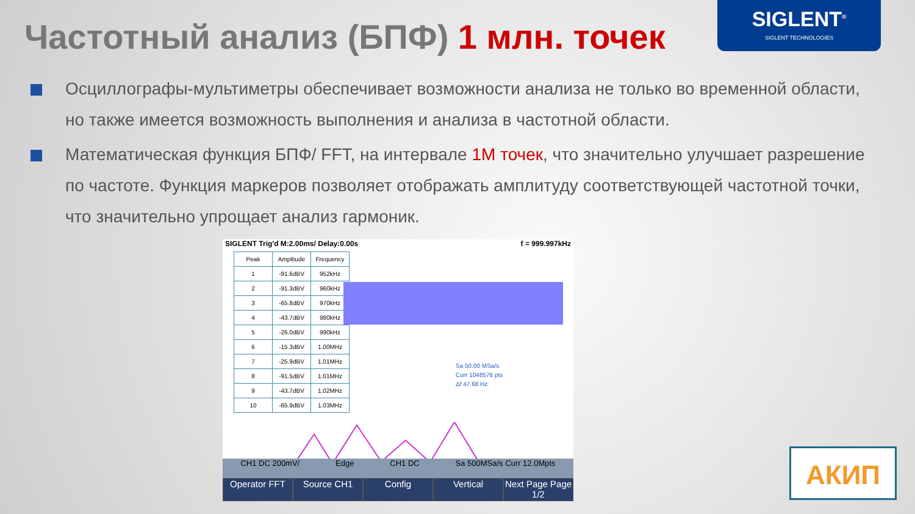Частотный анализ (БПФ) 1 млн. точек
SIGLENT<sup>®</sup>
SIGLENT TECHNOLOGIES
Осциллографы-мультиметры обеспечивает возможности анализа не только во временной области, но также имеется возможность выполнения и анализа в частотной области.
Математическая функция БПФ/ FFT, на интервале 1M точек, что значительно улучшает разрешение по частоте. Функция маркеров позволяет отображать амплитуду соответствующей частотной точки, что значительно упрощает анализ гармоник.
SIGLENT Trig'd M:2.00ms/ Delay:0.00s f = 999.997kHz
| Peak | Amplitude | Frequency |
| --- | --- | --- |
| 1 | -91.6dBV | 952kHz |
| 2 | -91.3dBV | 960kHz |
| 3 | -65.8dBV | 970kHz |
| 4 | -43.7dBV | 980kHz |
| 5 | -26.0dBV | 990kHz |
| 6 | -15.3dBV | 1.00MHz |
| 7 | -25.9dBV | 1.01MHz |
| 8 | -91.5dBV | 1.01MHz |
| 9 | -43.7dBV | 1.02MHz |
| 10 | -65.9dBV | 1.03MHz |
Sa 50.00 MSa/s
Curr 1048576 pts
Δf 47.68 Hz
CH1 DC 200mV/ Edge CH1 DC Sa 500MSa/s Curr 12.0Mpts
Operator FFT Source CH1 Config Vertical Next Page Page 1/2
АКИП